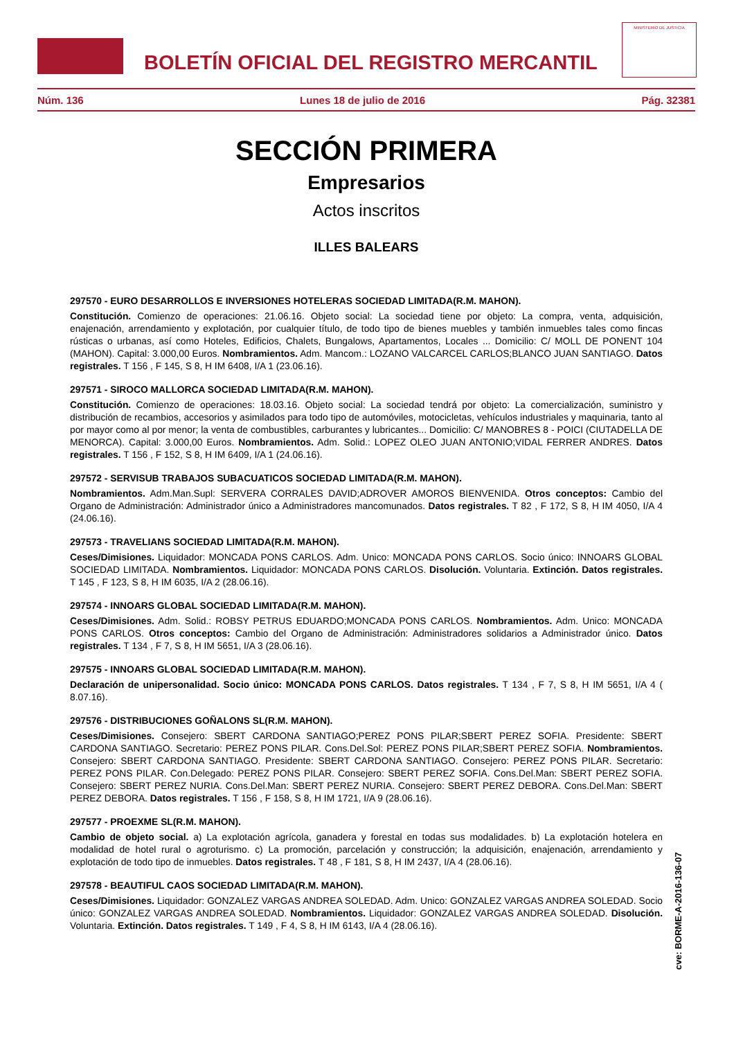BOLETÍN OFICIAL DEL REGISTRO MERCANTIL
MINISTERIO DE JUSTICIA
Núm. 136 Lunes 18 de julio de 2016 Pág. 32381
SECCIÓN PRIMERA
Empresarios
Actos inscritos
ILLES BALEARS
297570 - EURO DESARROLLOS E INVERSIONES HOTELERAS SOCIEDAD LIMITADA(R.M. MAHON).
Constitución. Comienzo de operaciones: 21.06.16. Objeto social: La sociedad tiene por objeto: La compra, venta, adquisición, enajenación, arrendamiento y explotación, por cualquier título, de todo tipo de bienes muebles y también inmuebles tales como fincas rústicas o urbanas, así como Hoteles, Edificios, Chalets, Bungalows, Apartamentos, Locales ... Domicilio: C/ MOLL DE PONENT 104 (MAHON). Capital: 3.000,00 Euros. Nombramientos. Adm. Mancom.: LOZANO VALCARCEL CARLOS;BLANCO JUAN SANTIAGO. Datos registrales. T 156 , F 145, S 8, H IM 6408, I/A 1 (23.06.16).
297571 - SIROCO MALLORCA SOCIEDAD LIMITADA(R.M. MAHON).
Constitución. Comienzo de operaciones: 18.03.16. Objeto social: La sociedad tendrá por objeto: La comercialización, suministro y distribución de recambios, accesorios y asimilados para todo tipo de automóviles, motocicletas, vehículos industriales y maquinaria, tanto al por mayor como al por menor; la venta de combustibles, carburantes y lubricantes... Domicilio: C/ MANOBRES 8 - POICI (CIUTADELLA DE MENORCA). Capital: 3.000,00 Euros. Nombramientos. Adm. Solid.: LOPEZ OLEO JUAN ANTONIO;VIDAL FERRER ANDRES. Datos registrales. T 156 , F 152, S 8, H IM 6409, I/A 1 (24.06.16).
297572 - SERVISUB TRABAJOS SUBACUATICOS SOCIEDAD LIMITADA(R.M. MAHON).
Nombramientos. Adm.Man.Supl: SERVERA CORRALES DAVID;ADROVER AMOROS BIENVENIDA. Otros conceptos: Cambio del Organo de Administración: Administrador único a Administradores mancomunados. Datos registrales. T 82 , F 172, S 8, H IM 4050, I/A 4 (24.06.16).
297573 - TRAVELIANS SOCIEDAD LIMITADA(R.M. MAHON).
Ceses/Dimisiones. Liquidador: MONCADA PONS CARLOS. Adm. Unico: MONCADA PONS CARLOS. Socio único: INNOARS GLOBAL SOCIEDAD LIMITADA. Nombramientos. Liquidador: MONCADA PONS CARLOS. Disolución. Voluntaria. Extinción. Datos registrales. T 145 , F 123, S 8, H IM 6035, I/A 2 (28.06.16).
297574 - INNOARS GLOBAL SOCIEDAD LIMITADA(R.M. MAHON).
Ceses/Dimisiones. Adm. Solid.: ROBSY PETRUS EDUARDO;MONCADA PONS CARLOS. Nombramientos. Adm. Unico: MONCADA PONS CARLOS. Otros conceptos: Cambio del Organo de Administración: Administradores solidarios a Administrador único. Datos registrales. T 134 , F 7, S 8, H IM 5651, I/A 3 (28.06.16).
297575 - INNOARS GLOBAL SOCIEDAD LIMITADA(R.M. MAHON).
Declaración de unipersonalidad. Socio único: MONCADA PONS CARLOS. Datos registrales. T 134 , F 7, S 8, H IM 5651, I/A 4 ( 8.07.16).
297576 - DISTRIBUCIONES GOÑALONS SL(R.M. MAHON).
Ceses/Dimisiones. Consejero: SBERT CARDONA SANTIAGO;PEREZ PONS PILAR;SBERT PEREZ SOFIA. Presidente: SBERT CARDONA SANTIAGO. Secretario: PEREZ PONS PILAR. Cons.Del.Sol: PEREZ PONS PILAR;SBERT PEREZ SOFIA. Nombramientos. Consejero: SBERT CARDONA SANTIAGO. Presidente: SBERT CARDONA SANTIAGO. Consejero: PEREZ PONS PILAR. Secretario: PEREZ PONS PILAR. Con.Delegado: PEREZ PONS PILAR. Consejero: SBERT PEREZ SOFIA. Cons.Del.Man: SBERT PEREZ SOFIA. Consejero: SBERT PEREZ NURIA. Cons.Del.Man: SBERT PEREZ NURIA. Consejero: SBERT PEREZ DEBORA. Cons.Del.Man: SBERT PEREZ DEBORA. Datos registrales. T 156 , F 158, S 8, H IM 1721, I/A 9 (28.06.16).
297577 - PROEXME SL(R.M. MAHON).
Cambio de objeto social. a) La explotación agrícola, ganadera y forestal en todas sus modalidades. b) La explotación hotelera en modalidad de hotel rural o agroturismo. c) La promoción, parcelación y construcción; la adquisición, enajenación, arrendamiento y explotación de todo tipo de inmuebles. Datos registrales. T 48 , F 181, S 8, H IM 2437, I/A 4 (28.06.16).
297578 - BEAUTIFUL CAOS SOCIEDAD LIMITADA(R.M. MAHON).
Ceses/Dimisiones. Liquidador: GONZALEZ VARGAS ANDREA SOLEDAD. Adm. Unico: GONZALEZ VARGAS ANDREA SOLEDAD. Socio único: GONZALEZ VARGAS ANDREA SOLEDAD. Nombramientos. Liquidador: GONZALEZ VARGAS ANDREA SOLEDAD. Disolución. Voluntaria. Extinción. Datos registrales. T 149 , F 4, S 8, H IM 6143, I/A 4 (28.06.16).
cve: BORME-A-2016-136-07